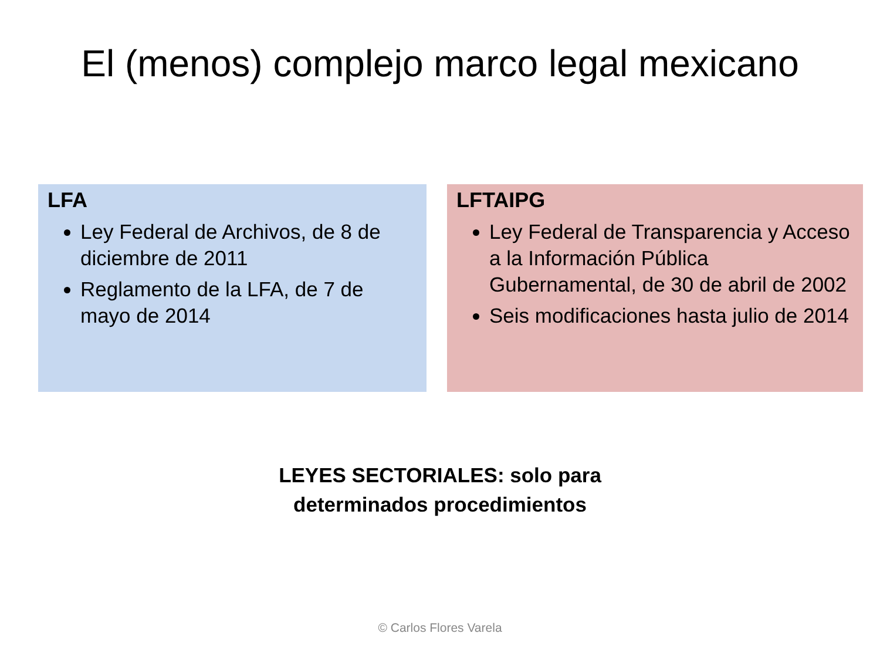El (menos) complejo marco legal mexicano
LFA
Ley Federal de Archivos, de 8 de diciembre de 2011
Reglamento de la LFA, de 7 de mayo de 2014
LFTAIPG
Ley Federal de Transparencia y Acceso a la Información Pública Gubernamental, de 30 de abril de 2002
Seis modificaciones hasta julio de 2014
LEYES SECTORIALES: solo para
determinados procedimientos
© Carlos Flores Varela